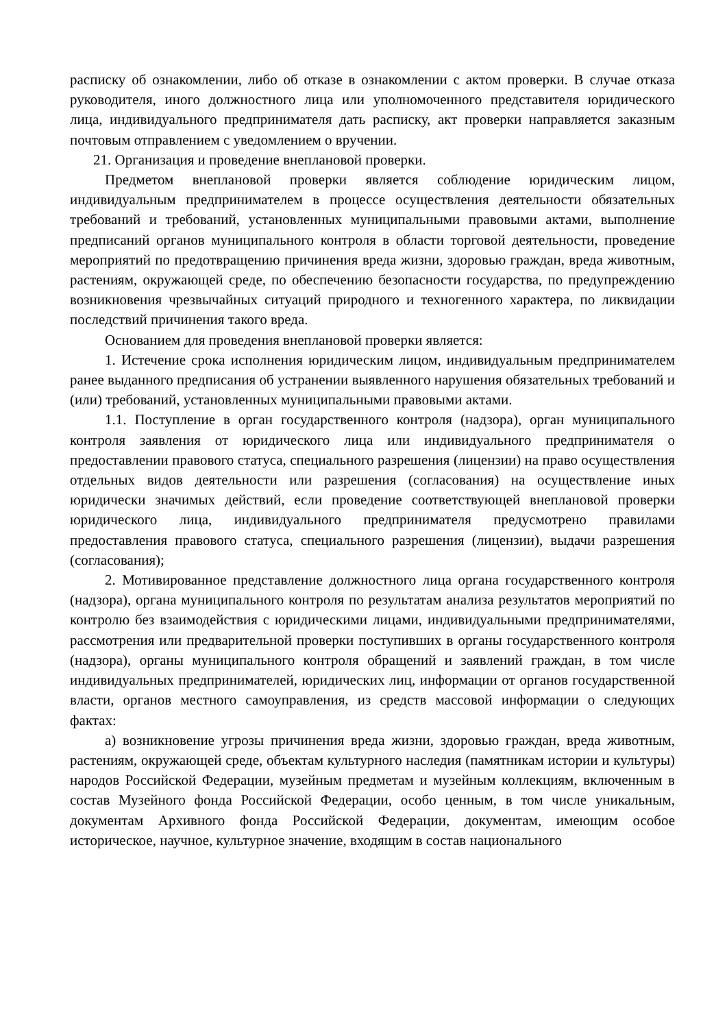расписку об ознакомлении, либо об отказе в ознакомлении с актом проверки. В случае отказа руководителя, иного должностного лица или уполномоченного представителя юридического лица, индивидуального предпринимателя дать расписку, акт проверки направляется заказным почтовым отправлением с уведомлением о вручении.
21. Организация и проведение внеплановой проверки.
Предметом внеплановой проверки является соблюдение юридическим лицом, индивидуальным предпринимателем в процессе осуществления деятельности обязательных требований и требований, установленных муниципальными правовыми актами, выполнение предписаний органов муниципального контроля в области торговой деятельности, проведение мероприятий по предотвращению причинения вреда жизни, здоровью граждан, вреда животным, растениям, окружающей среде, по обеспечению безопасности государства, по предупреждению возникновения чрезвычайных ситуаций природного и техногенного характера, по ликвидации последствий причинения такого вреда.
Основанием для проведения внеплановой проверки является:
1. Истечение срока исполнения юридическим лицом, индивидуальным предпринимателем ранее выданного предписания об устранении выявленного нарушения обязательных требований и (или) требований, установленных муниципальными правовыми актами.
1.1. Поступление в орган государственного контроля (надзора), орган муниципального контроля заявления от юридического лица или индивидуального предпринимателя о предоставлении правового статуса, специального разрешения (лицензии) на право осуществления отдельных видов деятельности или разрешения (согласования) на осуществление иных юридически значимых действий, если проведение соответствующей внеплановой проверки юридического лица, индивидуального предпринимателя предусмотрено правилами предоставления правового статуса, специального разрешения (лицензии), выдачи разрешения (согласования);
2. Мотивированное представление должностного лица органа государственного контроля (надзора), органа муниципального контроля по результатам анализа результатов мероприятий по контролю без взаимодействия с юридическими лицами, индивидуальными предпринимателями, рассмотрения или предварительной проверки поступивших в органы государственного контроля (надзора), органы муниципального контроля обращений и заявлений граждан, в том числе индивидуальных предпринимателей, юридических лиц, информации от органов государственной власти, органов местного самоуправления, из средств массовой информации о следующих фактах:
а) возникновение угрозы причинения вреда жизни, здоровью граждан, вреда животным, растениям, окружающей среде, объектам культурного наследия (памятникам истории и культуры) народов Российской Федерации, музейным предметам и музейным коллекциям, включенным в состав Музейного фонда Российской Федерации, особо ценным, в том числе уникальным, документам Архивного фонда Российской Федерации, документам, имеющим особое историческое, научное, культурное значение, входящим в состав национального